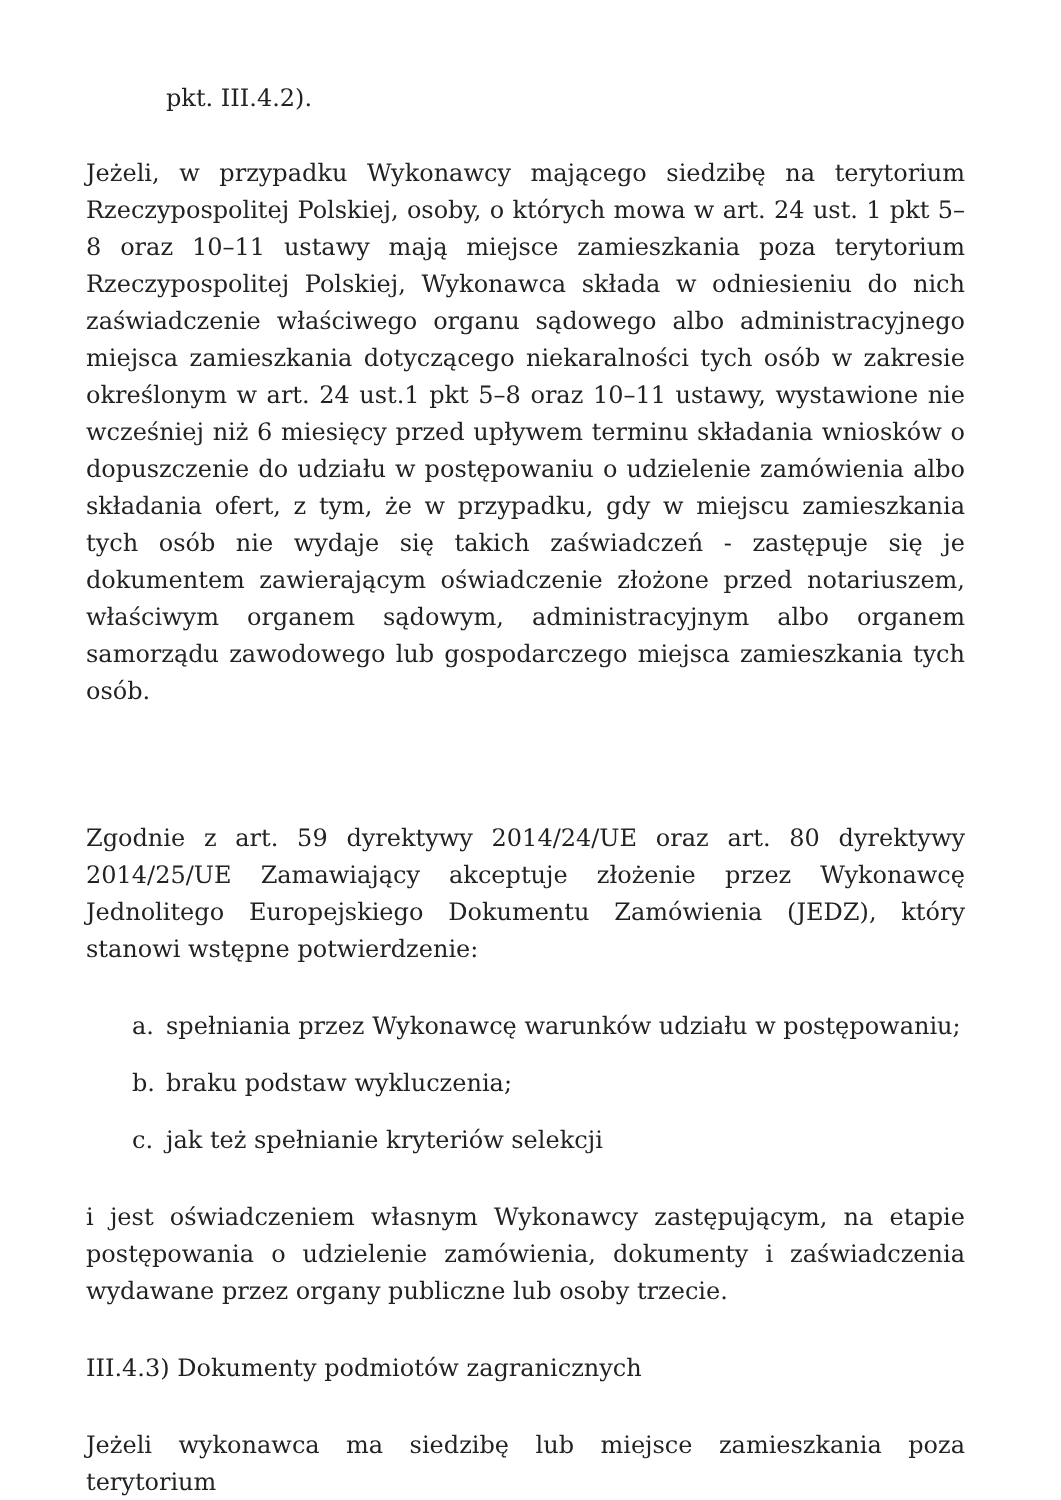pkt. III.4.2).
Jeżeli, w przypadku Wykonawcy mającego siedzibę na terytorium Rzeczypospolitej Polskiej, osoby, o których mowa w art. 24 ust. 1 pkt 5–8 oraz 10–11 ustawy mają miejsce zamieszkania poza terytorium Rzeczypospolitej Polskiej, Wykonawca składa w odniesieniu do nich zaświadczenie właściwego organu sądowego albo administracyjnego miejsca zamieszkania dotyczącego niekaralności tych osób w zakresie określonym w art. 24 ust.1 pkt 5–8 oraz 10–11 ustawy, wystawione nie wcześniej niż 6 miesięcy przed upływem terminu składania wniosków o dopuszczenie do udziału w postępowaniu o udzielenie zamówienia albo składania ofert, z tym, że w przypadku, gdy w miejscu zamieszkania tych osób nie wydaje się takich zaświadczeń - zastępuje się je dokumentem zawierającym oświadczenie złożone przed notariuszem, właściwym organem sądowym, administracyjnym albo organem samorządu zawodowego lub gospodarczego miejsca zamieszkania tych osób.
Zgodnie z art. 59 dyrektywy 2014/24/UE oraz art. 80 dyrektywy 2014/25/UE Zamawiający akceptuje złożenie przez Wykonawcę Jednolitego Europejskiego Dokumentu Zamówienia (JEDZ), który stanowi wstępne potwierdzenie:
a. spełniania przez Wykonawcę warunków udziału w postępowaniu;
b. braku podstaw wykluczenia;
c. jak też spełnianie kryteriów selekcji
i jest oświadczeniem własnym Wykonawcy zastępującym, na etapie postępowania o udzielenie zamówienia, dokumenty i zaświadczenia wydawane przez organy publiczne lub osoby trzecie.
III.4.3) Dokumenty podmiotów zagranicznych
Jeżeli wykonawca ma siedzibę lub miejsce zamieszkania poza terytorium